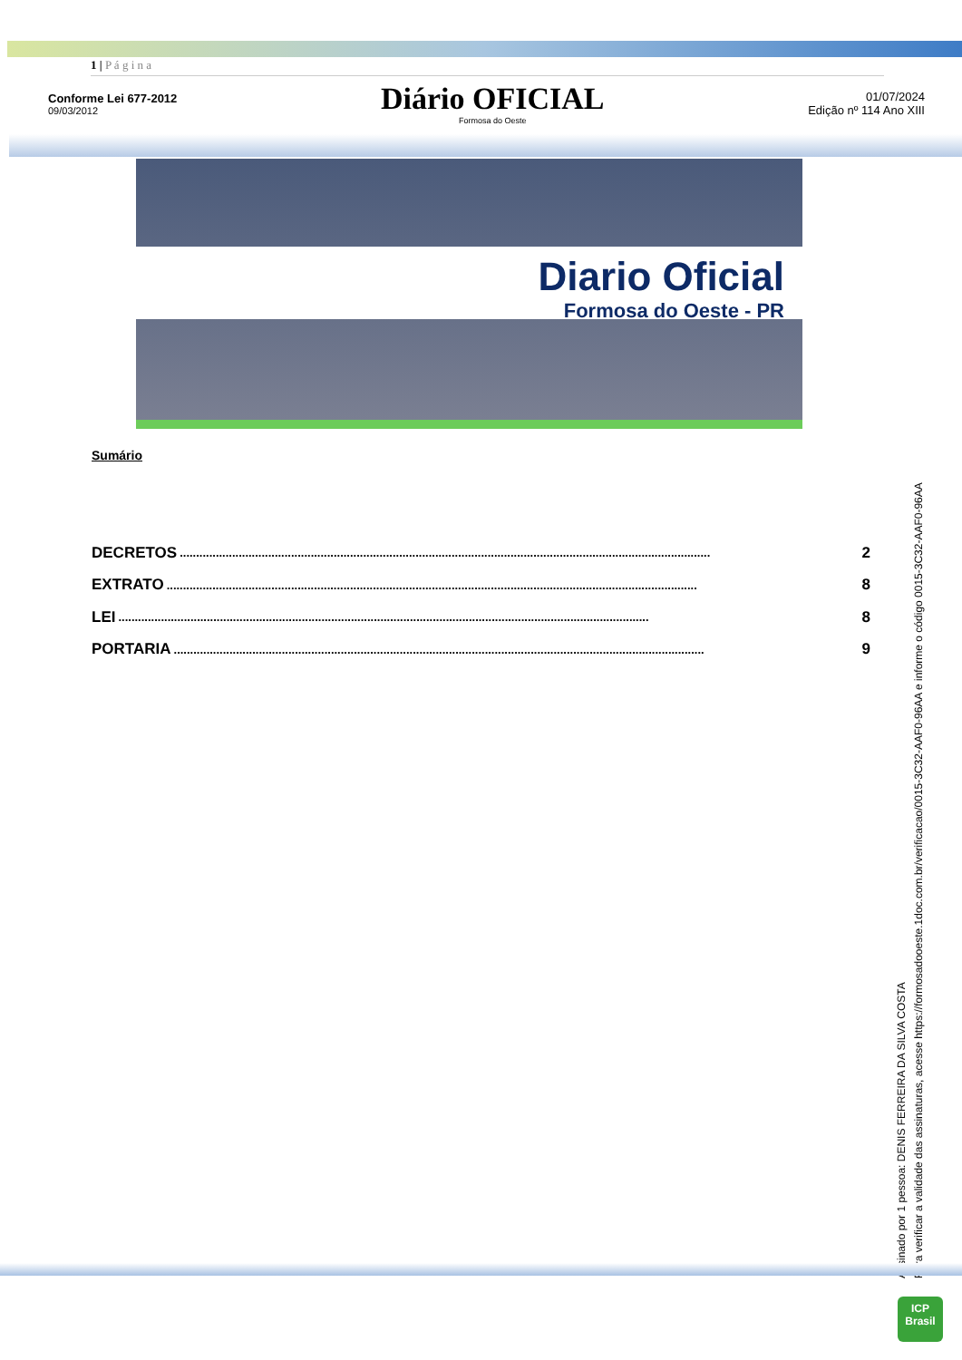1 | P á g i n a
Conforme Lei 677-2012
09/03/2012
Diário OFICIAL
Formosa do Oeste
01/07/2024
Edição nº 114 Ano XIII
Diario Oficial
Formosa do Oeste - PR
Sumário
DECRETOS.................................................................................................................................................................. 2
EXTRATO.................................................................................................................................................................. 8
LEI.................................................................................................................................................................. 8
PORTARIA.................................................................................................................................................................. 9
Assinado por 1 pessoa: DENIS FERREIRA DA SILVA COSTA
Para verificar a validade das assinaturas, acesse https://formosadooeste.1doc.com.br/verificacao/0015-3C32-AAF0-96AA e informe o código 0015-3C32-AAF0-96AA
ICP
Brasil